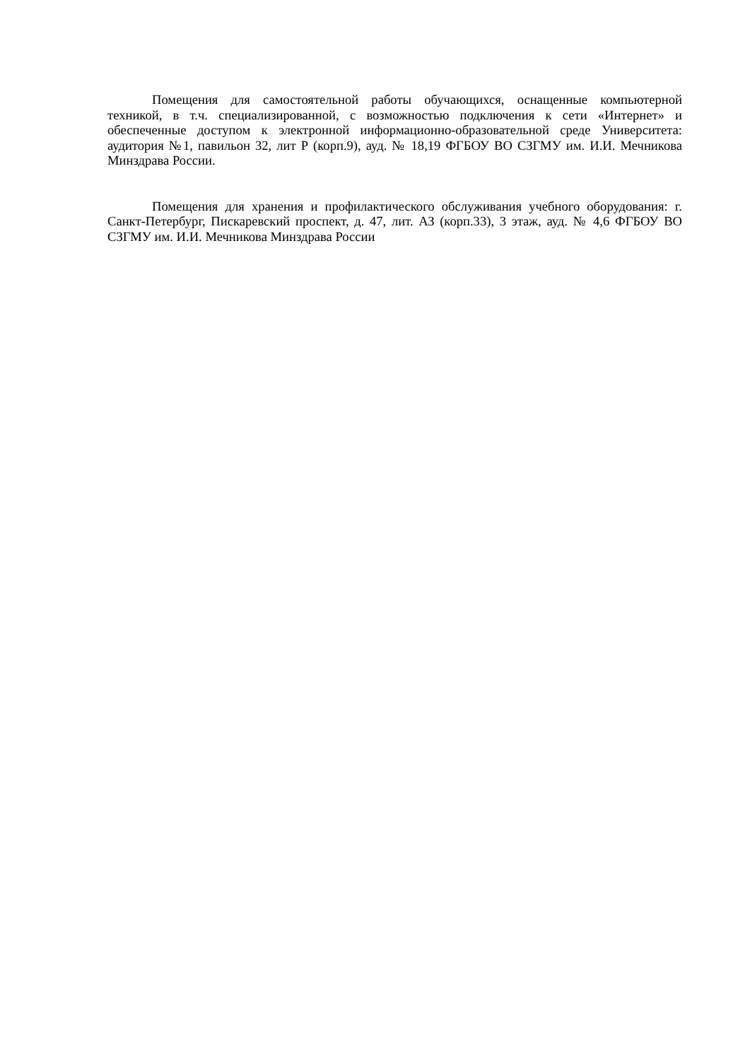Помещения для самостоятельной работы обучающихся, оснащенные компьютерной техникой, в т.ч. специализированной, с возможностью подключения к сети «Интернет» и обеспеченные доступом к электронной информационно-образовательной среде Университета: аудитория №1, павильон 32, лит Р (корп.9), ауд. № 18,19 ФГБОУ ВО СЗГМУ им. И.И. Мечникова Минздрава России.
Помещения для хранения и профилактического обслуживания учебного оборудования: г. Санкт-Петербург, Пискаревский проспект, д. 47, лит. АЗ (корп.33), 3 этаж, ауд. № 4,6 ФГБОУ ВО СЗГМУ им. И.И. Мечникова Минздрава России